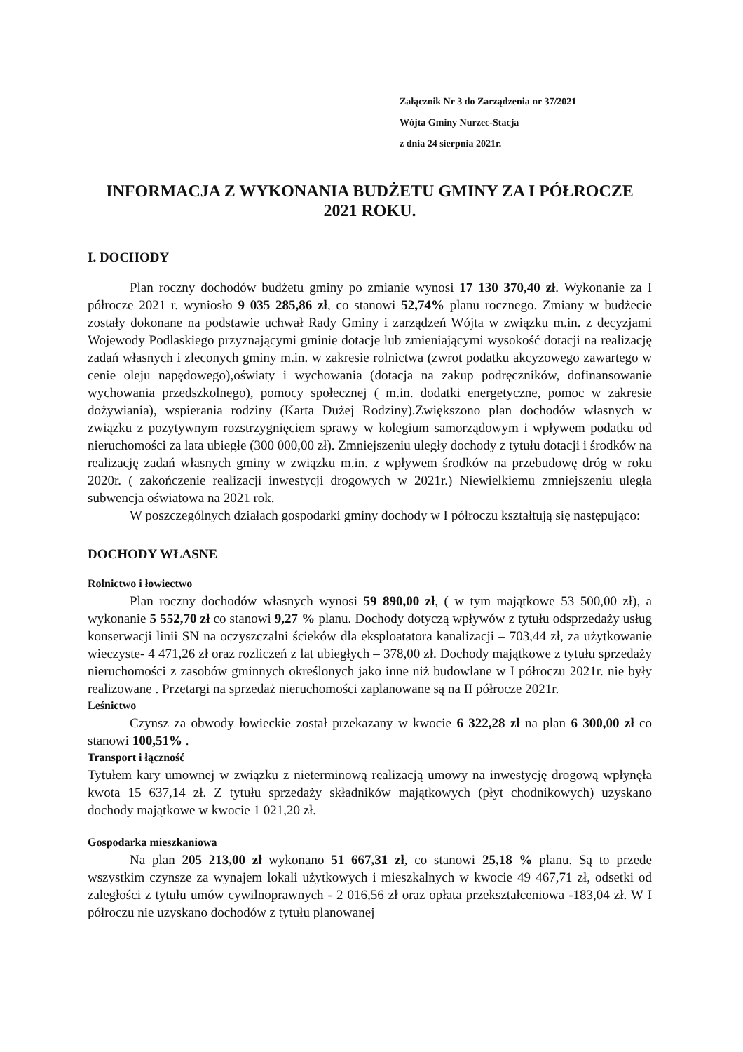Załącznik Nr 3 do Zarządzenia nr 37/2021
Wójta Gminy Nurzec-Stacja
z dnia 24 sierpnia 2021r.
INFORMACJA Z WYKONANIA BUDŻETU GMINY ZA I PÓŁROCZE 2021 ROKU.
I. DOCHODY
Plan roczny dochodów budżetu gminy po zmianie wynosi 17 130 370,40 zł. Wykonanie za I półrocze 2021 r. wyniosło 9 035 285,86 zł, co stanowi 52,74% planu rocznego. Zmiany w budżecie zostały dokonane na podstawie uchwał Rady Gminy i zarządzeń Wójta w związku m.in. z decyzjami Wojewody Podlaskiego przyznającymi gminie dotacje lub zmieniającymi wysokość dotacji na realizację zadań własnych i zleconych gminy m.in. w zakresie rolnictwa (zwrot podatku akcyzowego zawartego w cenie oleju napędowego),oświaty i wychowania (dotacja na zakup podręczników, dofinansowanie wychowania przedszkolnego), pomocy społecznej ( m.in. dodatki energetyczne, pomoc w zakresie dożywiania), wspierania rodziny (Karta Dużej Rodziny).Zwiększono plan dochodów własnych w związku z pozytywnym rozstrzygnięciem sprawy w kolegium samorządowym i wpływem podatku od nieruchomości za lata ubiegłe (300 000,00 zł). Zmniejszeniu uległy dochody z tytułu dotacji i środków na realizację zadań własnych gminy w związku m.in. z wpływem środków na przebudowę dróg w roku 2020r. ( zakończenie realizacji inwestycji drogowych w 2021r.) Niewielkiemu zmniejszeniu uległa subwencja oświatowa na 2021 rok.
W poszczególnych działach gospodarki gminy dochody w I półroczu kształtują się następująco:
DOCHODY WŁASNE
Rolnictwo i łowiectwo
Plan roczny dochodów własnych wynosi 59 890,00 zł, ( w tym majątkowe 53 500,00 zł), a wykonanie 5 552,70 zł co stanowi 9,27 % planu. Dochody dotyczą wpływów z tytułu odsprzedaży usług konserwacji linii SN na oczyszczalni ścieków dla eksploatatora kanalizacji – 703,44 zł, za użytkowanie wieczyste- 4 471,26 zł oraz rozliczeń z lat ubiegłych – 378,00 zł. Dochody majątkowe z tytułu sprzedaży nieruchomości z zasobów gminnych określonych jako inne niż budowlane w I półroczu 2021r. nie były realizowane . Przetargi na sprzedaż nieruchomości zaplanowane są na II półrocze 2021r.
Leśnictwo
Czynsz za obwody łowieckie został przekazany w kwocie 6 322,28 zł na plan 6 300,00 zł co stanowi 100,51% .
Transport i łączność
Tytułem kary umownej w związku z nieterminową realizacją umowy na inwestycję drogową wpłynęła kwota 15 637,14 zł. Z tytułu sprzedaży składników majątkowych (płyt chodnikowych) uzyskano dochody majątkowe w kwocie 1 021,20 zł.
Gospodarka mieszkaniowa
Na plan 205 213,00 zł wykonano 51 667,31 zł, co stanowi 25,18 % planu. Są to przede wszystkim czynsze za wynajem lokali użytkowych i mieszkalnych w kwocie 49 467,71 zł, odsetki od zaległości z tytułu umów cywilnoprawnych - 2 016,56 zł oraz opłata przekształceniowa -183,04 zł. W I półroczu nie uzyskano dochodów z tytułu planowanej